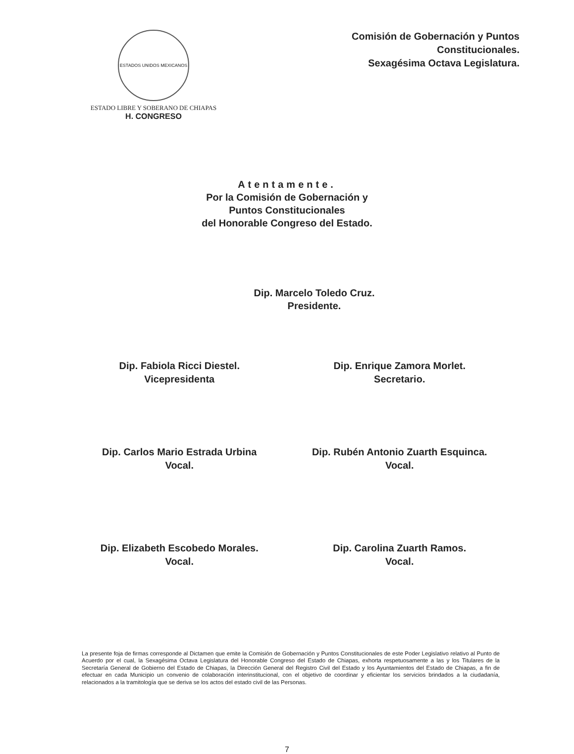ESTADOS UNIDOS MEXICANOS
ESTADO LIBRE Y SOBERANO DE CHIAPAS
H. CONGRESO
Comisión de Gobernación y Puntos
Constitucionales.
Sexagésima Octava Legislatura.
Atentamente.
Por la Comisión de Gobernación y
Puntos Constitucionales
del Honorable Congreso del Estado.
Dip. Marcelo Toledo Cruz.
Presidente.
Dip. Fabiola Ricci Diestel.
Vicepresidenta
Dip. Enrique Zamora Morlet.
Secretario.
Dip. Carlos Mario Estrada Urbina
Vocal.
Dip. Rubén Antonio Zuarth Esquinca.
Vocal.
Dip. Elizabeth Escobedo Morales.
Vocal.
Dip. Carolina Zuarth Ramos.
Vocal.
La presente foja de firmas corresponde al Dictamen que emite la Comisión de Gobernación y Puntos Constitucionales de este Poder Legislativo relativo al Punto de Acuerdo por el cual, la Sexagésima Octava Legislatura del Honorable Congreso del Estado de Chiapas, exhorta respetuosamente a las y los Titulares de la Secretaría General de Gobierno del Estado de Chiapas, la Dirección General del Registro Civil del Estado y los Ayuntamientos del Estado de Chiapas, a fin de efectuar en cada Municipio un convenio de colaboración interinstitucional, con el objetivo de coordinar y eficientar los servicios brindados a la ciudadanía, relacionados a la tramitología que se deriva se los actos del estado civil de las Personas.
7